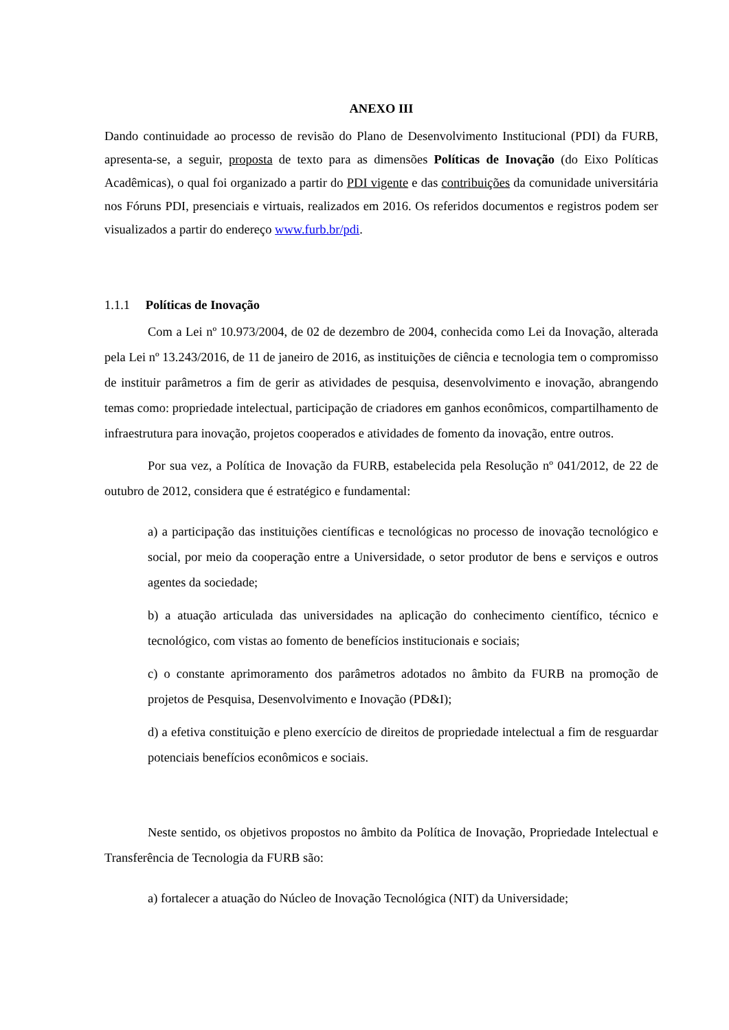ANEXO III
Dando continuidade ao processo de revisão do Plano de Desenvolvimento Institucional (PDI) da FURB, apresenta-se, a seguir, proposta de texto para as dimensões Políticas de Inovação (do Eixo Políticas Acadêmicas), o qual foi organizado a partir do PDI vigente e das contribuições da comunidade universitária nos Fóruns PDI, presenciais e virtuais, realizados em 2016. Os referidos documentos e registros podem ser visualizados a partir do endereço www.furb.br/pdi.
1.1.1 Políticas de Inovação
Com a Lei nº 10.973/2004, de 02 de dezembro de 2004, conhecida como Lei da Inovação, alterada pela Lei nº 13.243/2016, de 11 de janeiro de 2016, as instituições de ciência e tecnologia tem o compromisso de instituir parâmetros a fim de gerir as atividades de pesquisa, desenvolvimento e inovação, abrangendo temas como: propriedade intelectual, participação de criadores em ganhos econômicos, compartilhamento de infraestrutura para inovação, projetos cooperados e atividades de fomento da inovação, entre outros.
Por sua vez, a Política de Inovação da FURB, estabelecida pela Resolução nº 041/2012, de 22 de outubro de 2012, considera que é estratégico e fundamental:
a) a participação das instituições científicas e tecnológicas no processo de inovação tecnológico e social, por meio da cooperação entre a Universidade, o setor produtor de bens e serviços e outros agentes da sociedade;
b) a atuação articulada das universidades na aplicação do conhecimento científico, técnico e tecnológico, com vistas ao fomento de benefícios institucionais e sociais;
c) o constante aprimoramento dos parâmetros adotados no âmbito da FURB na promoção de projetos de Pesquisa, Desenvolvimento e Inovação (PD&I);
d) a efetiva constituição e pleno exercício de direitos de propriedade intelectual a fim de resguardar potenciais benefícios econômicos e sociais.
Neste sentido, os objetivos propostos no âmbito da Política de Inovação, Propriedade Intelectual e Transferência de Tecnologia da FURB são:
a) fortalecer a atuação do Núcleo de Inovação Tecnológica (NIT) da Universidade;